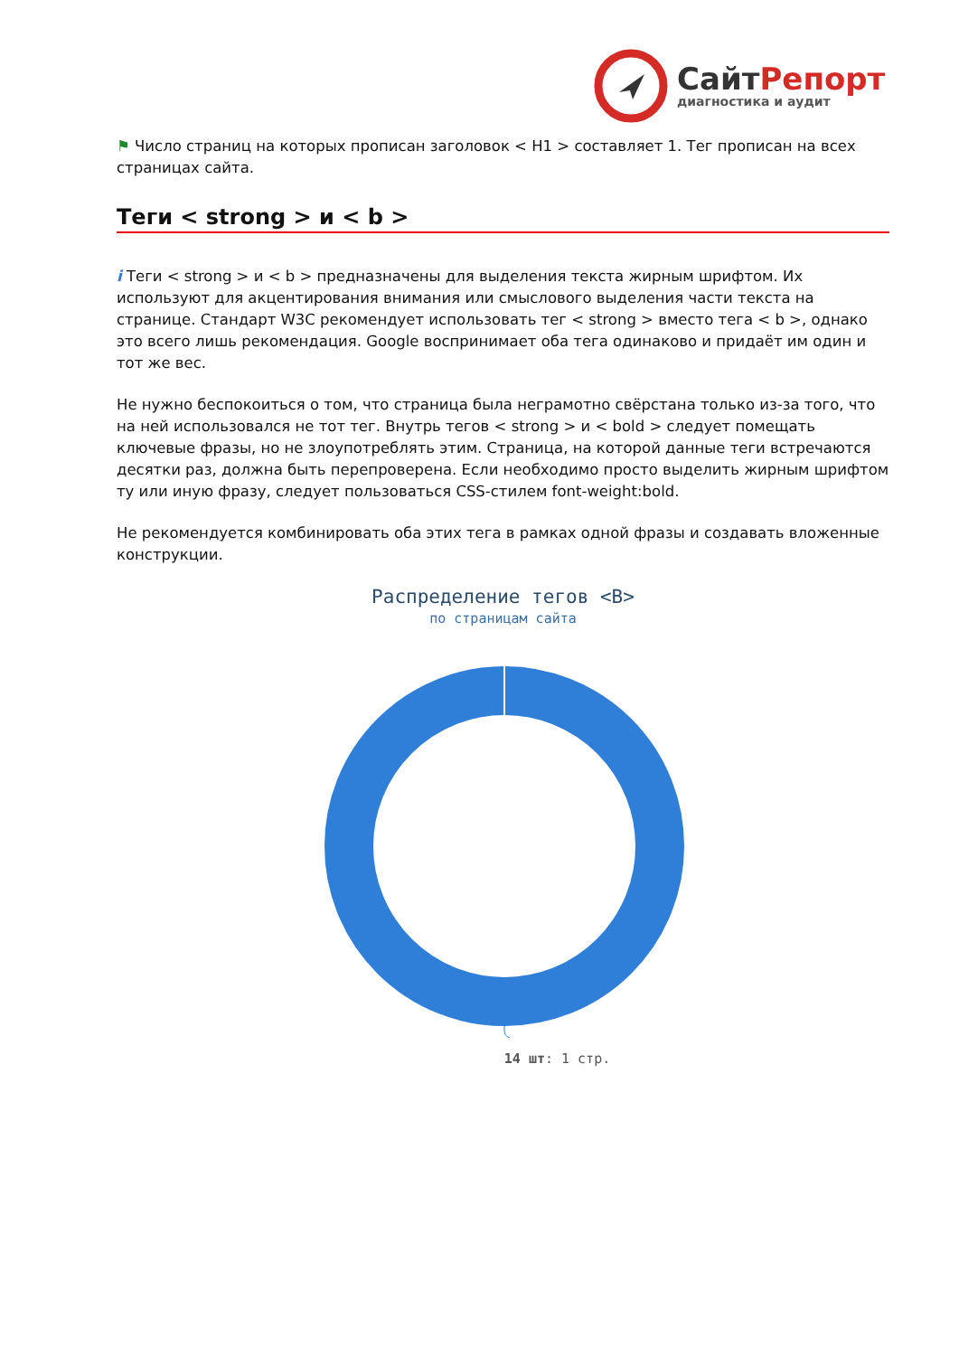СайтРепорт
диагностика и аудит
⚑ Число страниц на которых прописан заголовок < H1 > составляет 1. Тег прописан на всех страницах сайта.
Теги < strong > и < b >
i Теги < strong > и < b > предназначены для выделения текста жирным шрифтом. Их используют для акцентирования внимания или смыслового выделения части текста на странице. Стандарт W3C рекомендует использовать тег < strong > вместо тега < b >, однако это всего лишь рекомендация. Google воспринимает оба тега одинаково и придаёт им один и тот же вес.
Не нужно беспокоиться о том, что страница была неграмотно свёрстана только из-за того, что на ней использовался не тот тег. Внутрь тегов < strong > и < bold > следует помещать ключевые фразы, но не злоупотреблять этим. Страница, на которой данные теги встречаются десятки раз, должна быть перепроверена. Если необходимо просто выделить жирным шрифтом ту или иную фразу, следует пользоваться CSS-стилем font-weight:bold.
Не рекомендуется комбинировать оба этих тега в рамках одной фразы и создавать вложенные конструкции.
Распределение тегов <B>
по страницам сайта
14 шт: 1 стр.